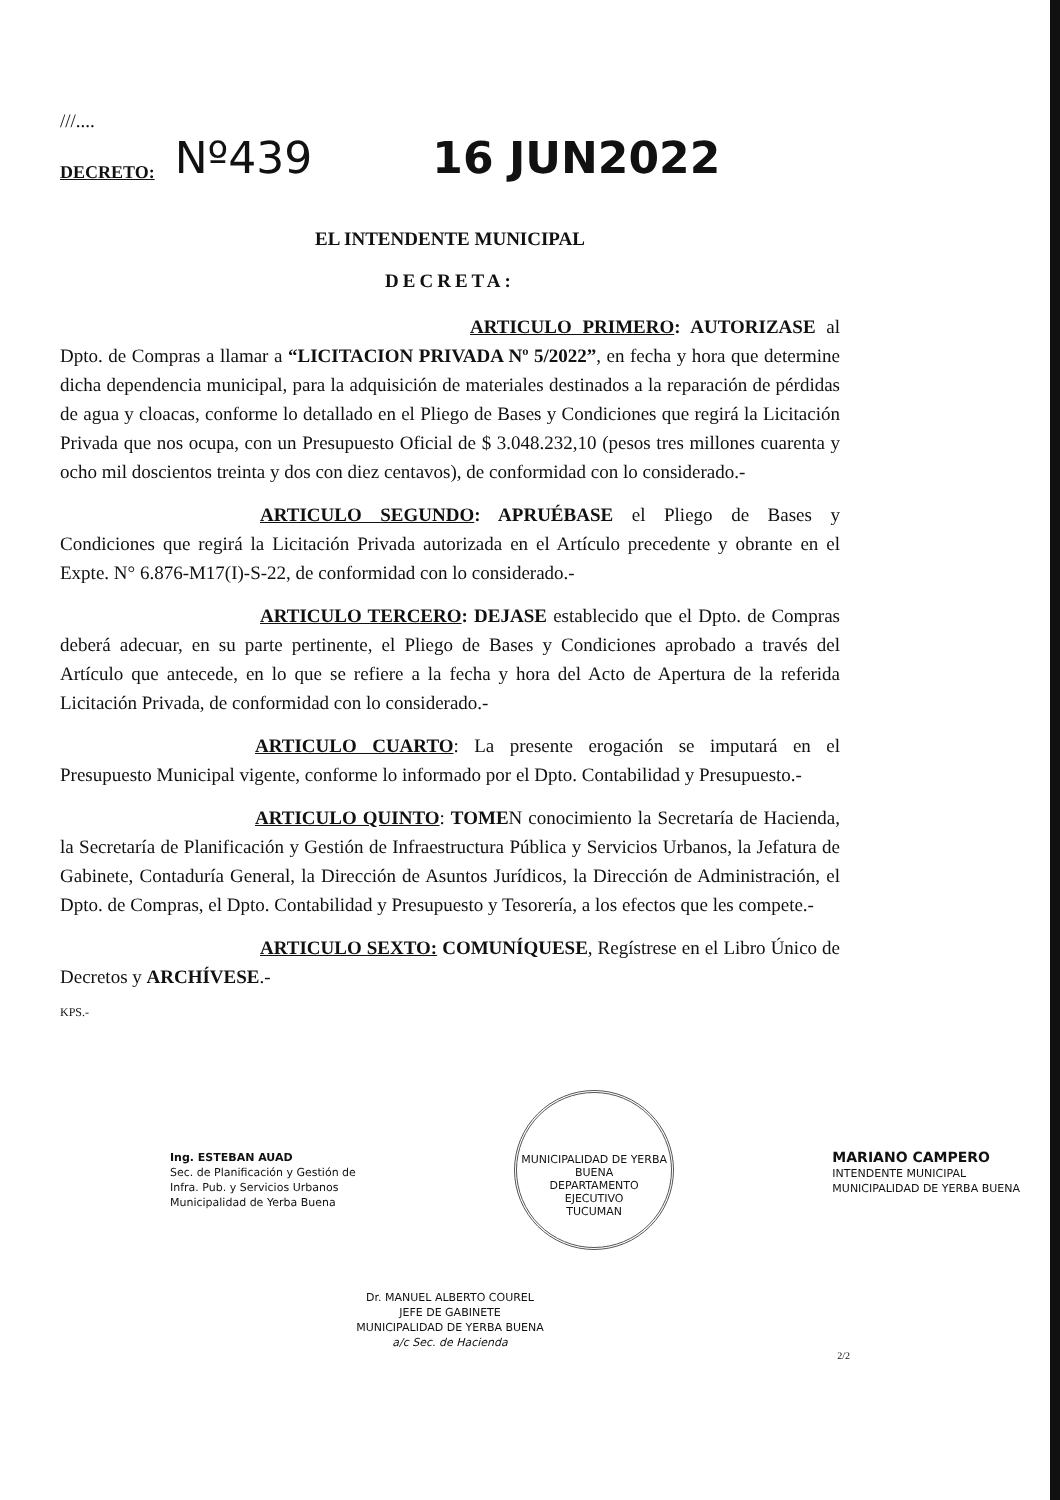///....
DECRETO: Nº439 16 JUN2022
EL INTENDENTE MUNICIPAL
DECRETA:
ARTICULO PRIMERO: AUTORIZASE al Dpto. de Compras a llamar a “LICITACION PRIVADA Nº 5/2022”, en fecha y hora que determine dicha dependencia municipal, para la adquisición de materiales destinados a la reparación de pérdidas de agua y cloacas, conforme lo detallado en el Pliego de Bases y Condiciones que regirá la Licitación Privada que nos ocupa, con un Presupuesto Oficial de $ 3.048.232,10 (pesos tres millones cuarenta y ocho mil doscientos treinta y dos con diez centavos), de conformidad con lo considerado.-
ARTICULO SEGUNDO: APRUÉBASE el Pliego de Bases y Condiciones que regirá la Licitación Privada autorizada en el Artículo precedente y obrante en el Expte. N° 6.876-M17(I)-S-22, de conformidad con lo considerado.-
ARTICULO TERCERO: DEJASE establecido que el Dpto. de Compras deberá adecuar, en su parte pertinente, el Pliego de Bases y Condiciones aprobado a través del Artículo que antecede, en lo que se refiere a la fecha y hora del Acto de Apertura de la referida Licitación Privada, de conformidad con lo considerado.-
ARTICULO CUARTO: La presente erogación se imputará en el Presupuesto Municipal vigente, conforme lo informado por el Dpto. Contabilidad y Presupuesto.-
ARTICULO QUINTO: TOMEN conocimiento la Secretaría de Hacienda, la Secretaría de Planificación y Gestión de Infraestructura Pública y Servicios Urbanos, la Jefatura de Gabinete, Contaduría General, la Dirección de Asuntos Jurídicos, la Dirección de Administración, el Dpto. de Compras, el Dpto. Contabilidad y Presupuesto y Tesorería, a los efectos que les compete.-
ARTICULO SEXTO: COMUNÍQUESE, Regístrese en el Libro Único de Decretos y ARCHÍVESE.-
KPS.-
Ing. ESTEBAN AUAD
Sec. de Planificación y Gestión de
Infra. Pub. y Servicios Urbanos
Municipalidad de Yerba Buena
MUNICIPALIDAD DE YERBA BUENA
DEPARTAMENTO
EJECUTIVO
TUCUMAN
MARIANO CAMPERO
INTENDENTE MUNICIPAL
MUNICIPALIDAD DE YERBA BUENA
Dr. MANUEL ALBERTO COUREL
JEFE DE GABINETE
MUNICIPALIDAD DE YERBA BUENA
a/c Sec. de Hacienda
2/2